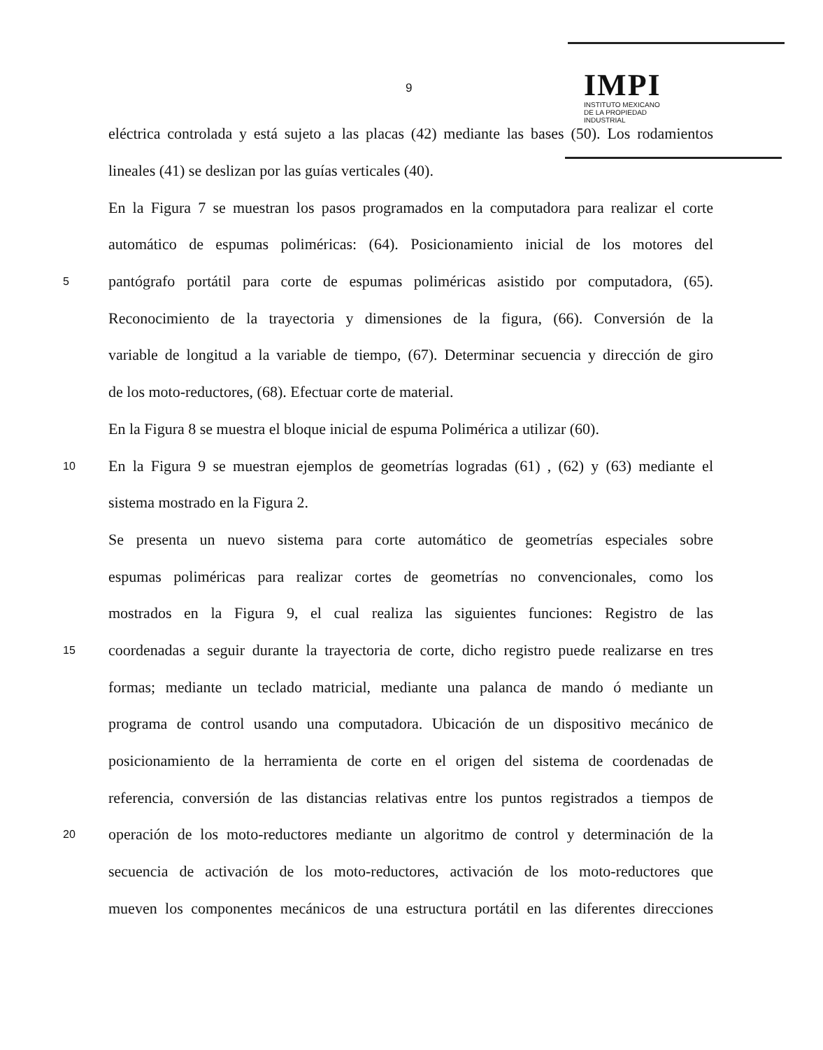9
IMPI
INSTITUTO MEXICANO
DE LA PROPIEDAD
INDUSTRIAL
eléctrica controlada y está sujeto a las placas (42) mediante las bases (50). Los rodamientos
lineales (41) se deslizan por las guías verticales (40).
En la Figura 7 se muestran los pasos programados en la computadora para realizar el corte
automático de espumas poliméricas: (64). Posicionamiento inicial de los motores del
5
pantógrafo portátil para corte de espumas poliméricas asistido por computadora, (65).
Reconocimiento de la trayectoria y dimensiones de la figura, (66). Conversión de la
variable de longitud a la variable de tiempo, (67). Determinar secuencia y dirección de giro
de los moto-reductores, (68). Efectuar corte de material.
En la Figura 8 se muestra el bloque inicial de espuma Polimérica a utilizar (60).
10
En la Figura 9 se muestran ejemplos de geometrías logradas (61) , (62) y (63) mediante el
sistema mostrado en la Figura 2.
Se presenta un nuevo sistema para corte automático de geometrías especiales sobre
espumas poliméricas para realizar cortes de geometrías no convencionales, como los
mostrados en la Figura 9, el cual realiza las siguientes funciones: Registro de las
15
coordenadas a seguir durante la trayectoria de corte, dicho registro puede realizarse en tres
formas; mediante un teclado matricial, mediante una palanca de mando ó mediante un
programa de control usando una computadora. Ubicación de un dispositivo mecánico de
posicionamiento de la herramienta de corte en el origen del sistema de coordenadas de
referencia, conversión de las distancias relativas entre los puntos registrados a tiempos de
20
operación de los moto-reductores mediante un algoritmo de control y determinación de la
secuencia de activación de los moto-reductores, activación de los moto-reductores que
mueven los componentes mecánicos de una estructura portátil en las diferentes direcciones